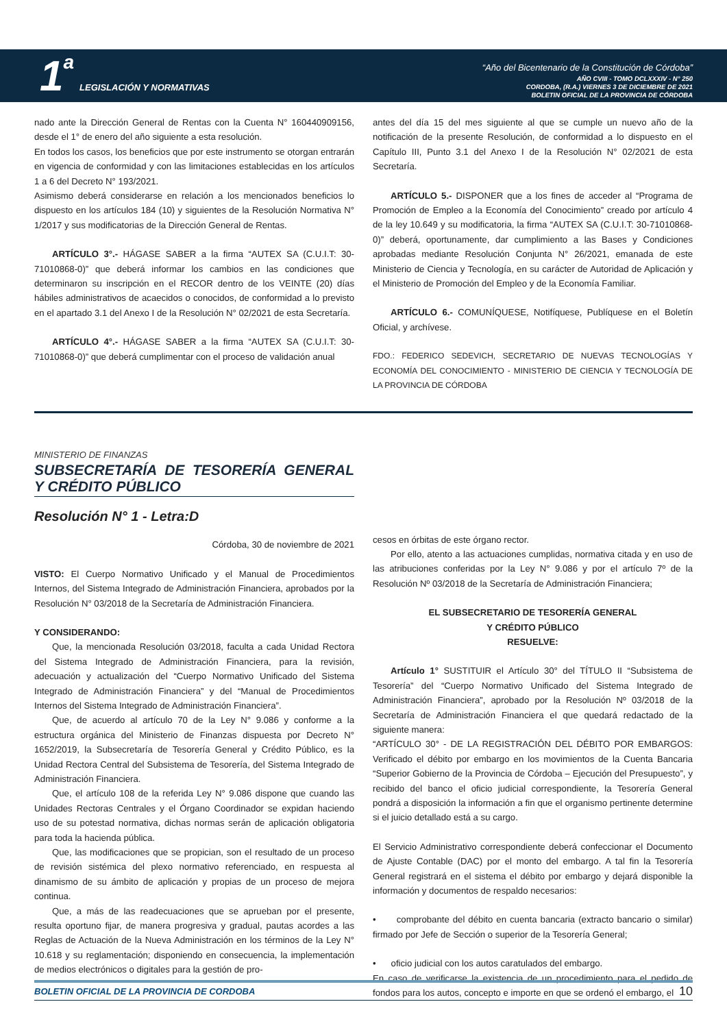1 a LEGISLACIÓN Y NORMATIVAS
“Año del Bicentenario de la Constitución de Córdoba”
AÑO CVIII - TOMO DCLXXXIV - N° 250
CORDOBA, (R.A.) VIERNES 3 DE DICIEMBRE DE 2021
BOLETIN OFICIAL DE LA PROVINCIA DE CÓRDOBA
nado ante la Dirección General de Rentas con la Cuenta N° 160440909156, desde el 1° de enero del año siguiente a esta resolución.
En todos los casos, los beneficios que por este instrumento se otorgan entrarán en vigencia de conformidad y con las limitaciones establecidas en los artículos 1 a 6 del Decreto N° 193/2021.
Asimismo deberá considerarse en relación a los mencionados beneficios lo dispuesto en los artículos 184 (10) y siguientes de la Resolución Normativa N° 1/2017 y sus modificatorias de la Dirección General de Rentas.
ARTÍCULO 3°.- HÁGASE SABER a la firma “AUTEX SA (C.U.I.T: 30-71010868-0)” que deberá informar los cambios en las condiciones que determinaron su inscripción en el RECOR dentro de los VEINTE (20) días hábiles administrativos de acaecidos o conocidos, de conformidad a lo previsto en el apartado 3.1 del Anexo I de la Resolución N° 02/2021 de esta Secretaría.
ARTÍCULO 4°.- HÁGASE SABER a la firma “AUTEX SA (C.U.I.T: 30-71010868-0)” que deberá cumplimentar con el proceso de validación anual
antes del día 15 del mes siguiente al que se cumple un nuevo año de la notificación de la presente Resolución, de conformidad a lo dispuesto en el Capítulo III, Punto 3.1 del Anexo I de la Resolución N° 02/2021 de esta Secretaría.
ARTÍCULO 5.- DISPONER que a los fines de acceder al “Programa de Promoción de Empleo a la Economía del Conocimiento” creado por artículo 4 de la ley 10.649 y su modificatoria, la firma “AUTEX SA (C.U.I.T: 30-71010868-0)” deberá, oportunamente, dar cumplimiento a las Bases y Condiciones aprobadas mediante Resolución Conjunta N° 26/2021, emanada de este Ministerio de Ciencia y Tecnología, en su carácter de Autoridad de Aplicación y el Ministerio de Promoción del Empleo y de la Economía Familiar.
ARTÍCULO 6.- COMUNÍQUESE, Notifíquese, Publíquese en el Boletín Oficial, y archívese.
FDO.: FEDERICO SEDEVICH, SECRETARIO DE NUEVAS TECNOLOGÍAS Y ECONOMÍA DEL CONOCIMIENTO - MINISTERIO DE CIENCIA Y TECNOLOGÍA DE LA PROVINCIA DE CÓRDOBA
MINISTERIO DE FINANZAS
SUBSECRETARÍA DE TESORERÍA GENERAL Y CRÉDITO PÚBLICO
Resolución N° 1 - Letra:D
Córdoba, 30 de noviembre de 2021
VISTO: El Cuerpo Normativo Unificado y el Manual de Procedimientos Internos, del Sistema Integrado de Administración Financiera, aprobados por la Resolución N° 03/2018 de la Secretaría de Administración Financiera.
Y CONSIDERANDO:
Que, la mencionada Resolución 03/2018, faculta a cada Unidad Rectora del Sistema Integrado de Administración Financiera, para la revisión, adecuación y actualización del “Cuerpo Normativo Unificado del Sistema Integrado de Administración Financiera” y del “Manual de Procedimientos Internos del Sistema Integrado de Administración Financiera”.
Que, de acuerdo al artículo 70 de la Ley N° 9.086 y conforme a la estructura orgánica del Ministerio de Finanzas dispuesta por Decreto N° 1652/2019, la Subsecretaría de Tesorería General y Crédito Público, es la Unidad Rectora Central del Subsistema de Tesorería, del Sistema Integrado de Administración Financiera.
Que, el artículo 108 de la referida Ley N° 9.086 dispone que cuando las Unidades Rectoras Centrales y el Órgano Coordinador se expidan haciendo uso de su potestad normativa, dichas normas serán de aplicación obligatoria para toda la hacienda pública.
Que, las modificaciones que se propician, son el resultado de un proceso de revisión sistémica del plexo normativo referenciado, en respuesta al dinamismo de su ámbito de aplicación y propias de un proceso de mejora continua.
Que, a más de las readecuaciones que se aprueban por el presente, resulta oportuno fijar, de manera progresiva y gradual, pautas acordes a las Reglas de Actuación de la Nueva Administración en los términos de la Ley N° 10.618 y su reglamentación; disponiendo en consecuencia, la implementación de medios electrónicos o digitales para la gestión de pro-
cesos en órbitas de este órgano rector.
Por ello, atento a las actuaciones cumplidas, normativa citada y en uso de las atribuciones conferidas por la Ley N° 9.086 y por el artículo 7º de la Resolución Nº 03/2018 de la Secretaría de Administración Financiera;
EL SUBSECRETARIO DE TESORERÍA GENERAL
Y CRÉDITO PÚBLICO
RESUELVE:
Artículo 1° SUSTITUIR el Artículo 30° del TÍTULO II “Subsistema de Tesorería” del “Cuerpo Normativo Unificado del Sistema Integrado de Administración Financiera”, aprobado por la Resolución Nº 03/2018 de la Secretaría de Administración Financiera el que quedará redactado de la siguiente manera:
“ARTÍCULO 30° - DE LA REGISTRACIÓN DEL DÉBITO POR EMBARGOS: Verificado el débito por embargo en los movimientos de la Cuenta Bancaria “Superior Gobierno de la Provincia de Córdoba – Ejecución del Presupuesto”, y recibido del banco el oficio judicial correspondiente, la Tesorería General pondrá a disposición la información a fin que el organismo pertinente determine si el juicio detallado está a su cargo.
El Servicio Administrativo correspondiente deberá confeccionar el Documento de Ajuste Contable (DAC) por el monto del embargo. A tal fin la Tesorería General registrará en el sistema el débito por embargo y dejará disponible la información y documentos de respaldo necesarios:
• comprobante del débito en cuenta bancaria (extracto bancario o similar) firmado por Jefe de Sección o superior de la Tesorería General;
• oficio judicial con los autos caratulados del embargo.
En caso de verificarse la existencia de un procedimiento para el pedido de fondos para los autos, concepto e importe en que se ordenó el embargo, el
BOLETIN OFICIAL DE LA PROVINCIA DE CORDOBA 10